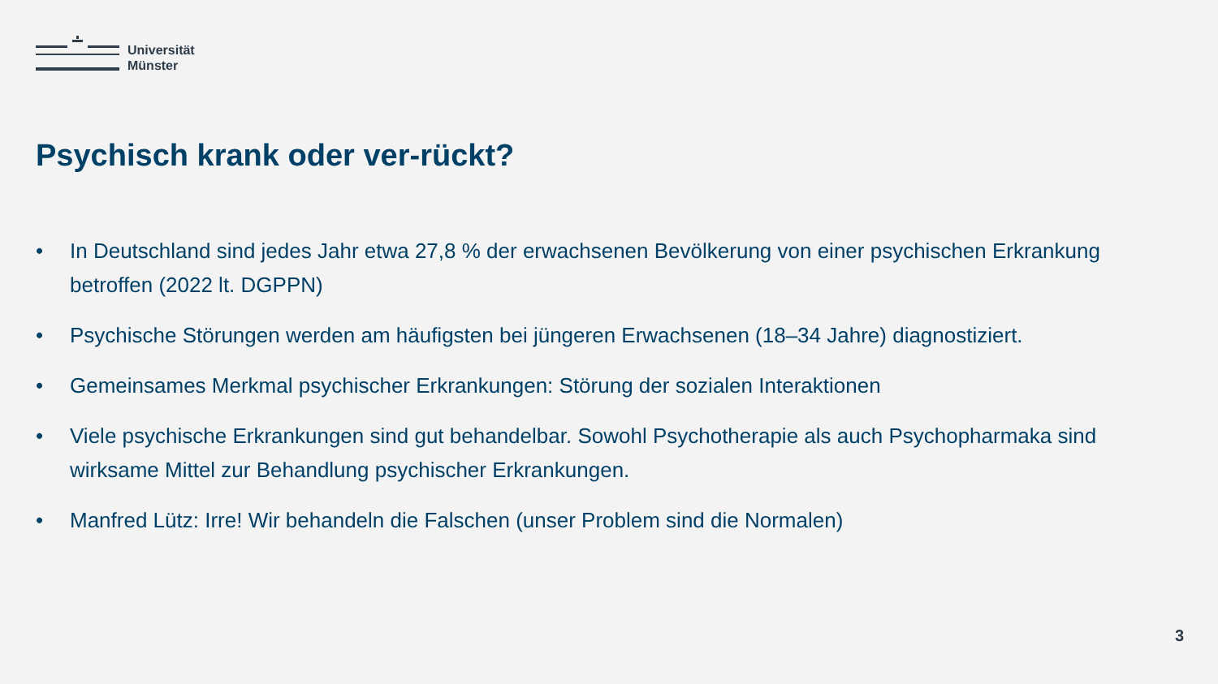Universität
Münster
Psychisch krank oder ver-rückt?
• In Deutschland sind jedes Jahr etwa 27,8 % der erwachsenen Bevölkerung von einer psychischen Erkrankung betroffen (2022 lt. DGPPN)
• Psychische Störungen werden am häufigsten bei jüngeren Erwachsenen (18–34 Jahre) diagnostiziert.
• Gemeinsames Merkmal psychischer Erkrankungen: Störung der sozialen Interaktionen
• Viele psychische Erkrankungen sind gut behandelbar. Sowohl Psychotherapie als auch Psychopharmaka sind wirksame Mittel zur Behandlung psychischer Erkrankungen.
• Manfred Lütz: Irre! Wir behandeln die Falschen (unser Problem sind die Normalen)
3